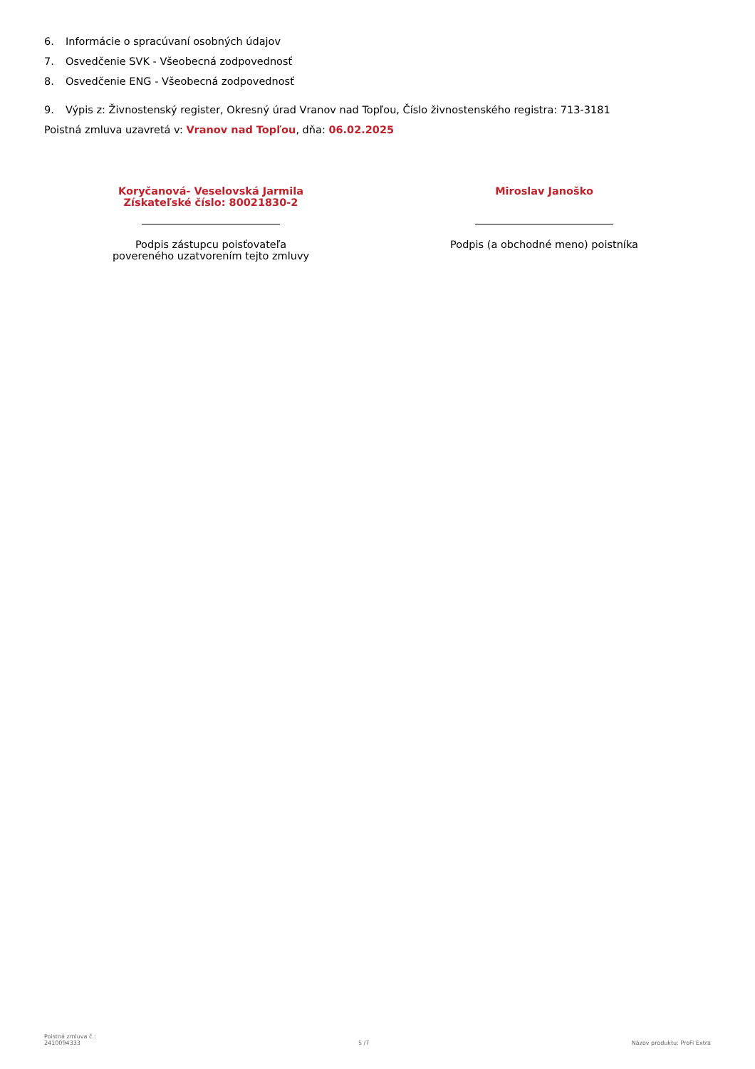6. Informácie o spracúvaní osobných údajov
7. Osvedčenie SVK - Všeobecná zodpovednosť
8. Osvedčenie ENG - Všeobecná zodpovednosť
9. Výpis z: Živnostenský register, Okresný úrad Vranov nad Topľou, Číslo živnostenského registra: 713-3181
Poistná zmluva uzavretá v: Vranov nad Topľou, dňa: 06.02.2025
Koryčanová- Veselovská Jarmila
Získateľské číslo: 80021830-2
Podpis zástupcu poisťovateľa
povereného uzatvorením tejto zmluvy
Miroslav Janoško
Podpis (a obchodné meno) poistníka
Poistná zmluva č.:
2410094333
5 /7
Názov produktu: ProFi Extra